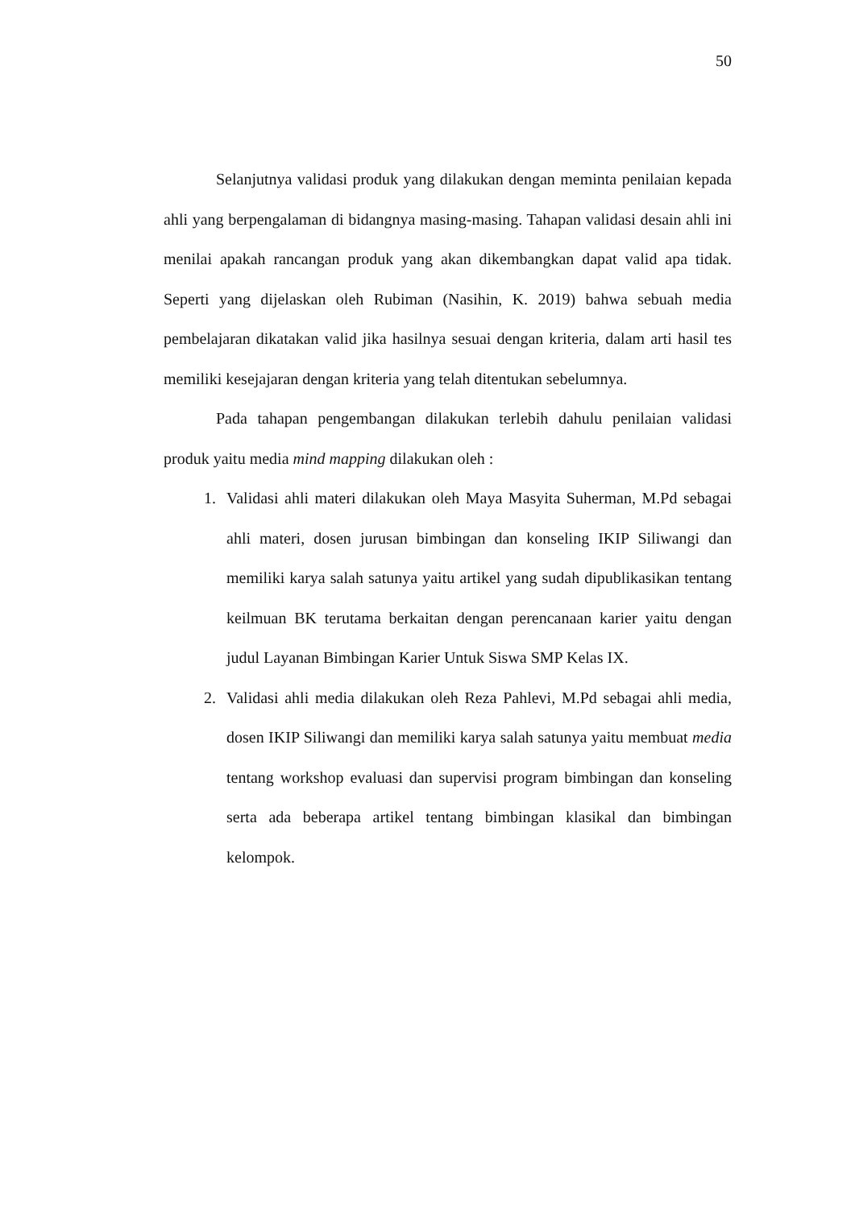50
Selanjutnya validasi produk yang dilakukan dengan meminta penilaian kepada ahli yang berpengalaman di bidangnya masing-masing. Tahapan validasi desain ahli ini menilai apakah rancangan produk yang akan dikembangkan dapat valid apa tidak. Seperti yang dijelaskan oleh Rubiman (Nasihin, K. 2019) bahwa sebuah media pembelajaran dikatakan valid jika hasilnya sesuai dengan kriteria, dalam arti hasil tes memiliki kesejajaran dengan kriteria yang telah ditentukan sebelumnya.
Pada tahapan pengembangan dilakukan terlebih dahulu penilaian validasi produk yaitu media mind mapping dilakukan oleh :
1. Validasi ahli materi dilakukan oleh Maya Masyita Suherman, M.Pd sebagai ahli materi, dosen jurusan bimbingan dan konseling IKIP Siliwangi dan memiliki karya salah satunya yaitu artikel yang sudah dipublikasikan tentang keilmuan BK terutama berkaitan dengan perencanaan karier yaitu dengan judul Layanan Bimbingan Karier Untuk Siswa SMP Kelas IX.
2. Validasi ahli media dilakukan oleh Reza Pahlevi, M.Pd sebagai ahli media, dosen IKIP Siliwangi dan memiliki karya salah satunya yaitu membuat media tentang workshop evaluasi dan supervisi program bimbingan dan konseling serta ada beberapa artikel tentang bimbingan klasikal dan bimbingan kelompok.